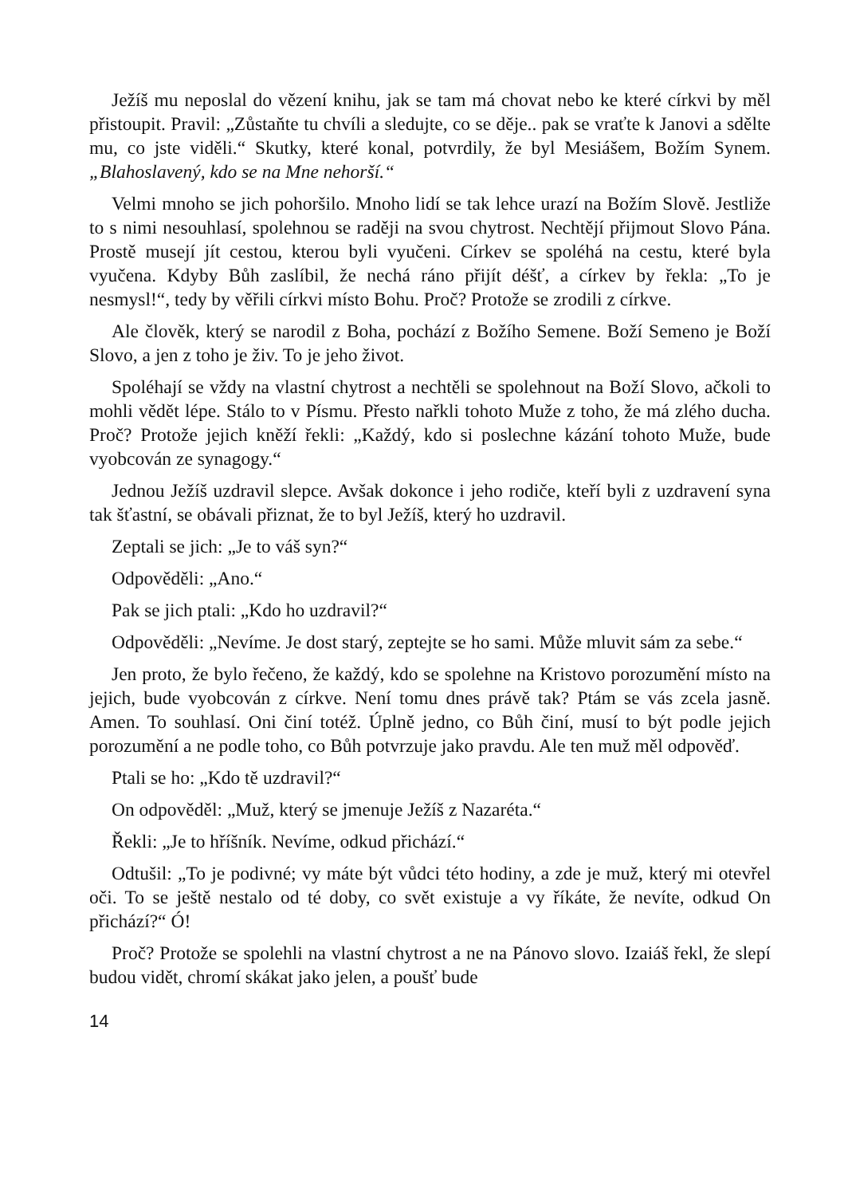Ježíš mu neposlal do vězení knihu, jak se tam má chovat nebo ke které církvi by měl přistoupit. Pravil: „Zůstaňte tu chvíli a sledujte, co se děje.. pak se vraťte k Janovi a sdělte mu, co jste viděli.“ Skutky, které konal, potvrdily, že byl Mesiášem, Božím Synem. „Blahoslavený, kdo se na Mne nehorší.“
Velmi mnoho se jich pohoršilo. Mnoho lidí se tak lehce urazí na Božím Slově. Jestliže to s nimi nesouhlasí, spolehnou se raději na svou chytrost. Nechtějí přijmout Slovo Pána. Prostě musejí jít cestou, kterou byli vyučeni. Církev se spoléhá na cestu, které byla vyučena. Kdyby Bůh zaslíbil, že nechá ráno přijít déšť, a církev by řekla: „To je nesmysl!“, tedy by věřili církvi místo Bohu. Proč? Protože se zrodili z církve.
Ale člověk, který se narodil z Boha, pochází z Božího Semene. Boží Semeno je Boží Slovo, a jen z toho je živ. To je jeho život.
Spoléhají se vždy na vlastní chytrost a nechtěli se spolehnout na Boží Slovo, ačkoli to mohli vědět lépe. Stálo to v Písmu. Přesto nařkli tohoto Muže z toho, že má zlého ducha. Proč? Protože jejich kněží řekli: „Každý, kdo si poslechne kázání tohoto Muže, bude vyobcován ze synagogy.“
Jednou Ježíš uzdravil slepce. Avšak dokonce i jeho rodiče, kteří byli z uzdravení syna tak šťastní, se obávali přiznat, že to byl Ježíš, který ho uzdravil.
Zeptali se jich: „Je to váš syn?“
Odpověděli: „Ano.“
Pak se jich ptali: „Kdo ho uzdravil?“
Odpověděli: „Nevíme. Je dost starý, zeptejte se ho sami. Může mluvit sám za sebe.“
Jen proto, že bylo řečeno, že každý, kdo se spolehne na Kristovo porozumění místo na jejich, bude vyobcován z církve. Není tomu dnes právě tak? Ptám se vás zcela jasně. Amen. To souhlasí. Oni činí totéž. Úplně jedno, co Bůh činí, musí to být podle jejich porozumění a ne podle toho, co Bůh potvrzuje jako pravdu. Ale ten muž měl odpověď.
Ptali se ho: „Kdo tě uzdravil?“
On odpověděl: „Muž, který se jmenuje Ježíš z Nazaréta.“
Řekli: „Je to hříšník. Nevíme, odkud přichází.“
Odtušil: „To je podivné; vy máte být vůdci této hodiny, a zde je muž, který mi otevřel oči. To se ještě nestalo od té doby, co svět existuje a vy říkáte, že nevíte, odkud On přichází?“ Ó!
Proč? Protože se spolehli na vlastní chytrost a ne na Pánovo slovo. Izaiáš řekl, že slepí budou vidět, chromí skákat jako jelen, a poušť bude
14